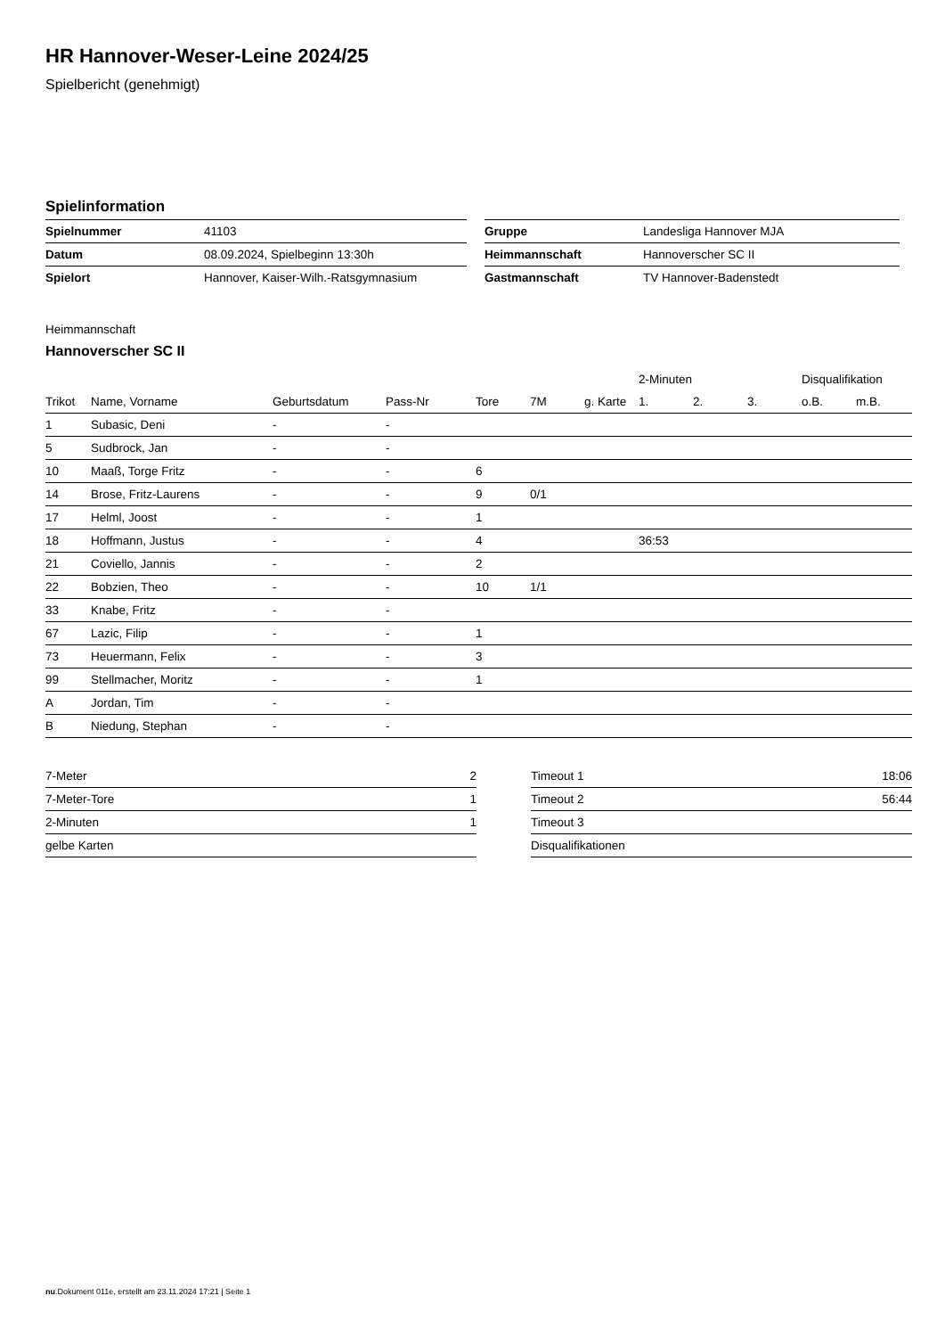HR Hannover-Weser-Leine 2024/25
Spielbericht (genehmigt)
Spielinformation
| Spielnummer | 41103 | | Gruppe | Landesliga Hannover MJA |
| Datum | 08.09.2024, Spielbeginn 13:30h | | Heimmannschaft | Hannoverscher SC II |
| Spielort | Hannover, Kaiser-Wilh.-Ratsgymnasium | | Gastmannschaft | TV Hannover-Badenstedt |
Heimmannschaft
Hannoverscher SC II
| | | | | | | | 2-Minuten | | | Disqualifikation | |
| --- | --- | --- | --- | --- | --- | --- | --- | --- | --- | --- | --- |
| Trikot | Name, Vorname | Geburtsdatum | Pass-Nr | Tore | 7M | g. Karte | 1. | 2. | 3. | o.B. | m.B. |
| 1 | Subasic, Deni | - | - | | | | | | | | |
| 5 | Sudbrock, Jan | - | - | | | | | | | | |
| 10 | Maaß, Torge Fritz | - | - | 6 | | | | | | | |
| 14 | Brose, Fritz-Laurens | - | - | 9 | 0/1 | | | | | | |
| 17 | Helml, Joost | - | - | 1 | | | | | | | |
| 18 | Hoffmann, Justus | - | - | 4 | | | 36:53 | | | | |
| 21 | Coviello, Jannis | - | - | 2 | | | | | | | |
| 22 | Bobzien, Theo | - | - | 10 | 1/1 | | | | | | |
| 33 | Knabe, Fritz | - | - | | | | | | | | |
| 67 | Lazic, Filip | - | - | 1 | | | | | | | |
| 73 | Heuermann, Felix | - | - | 3 | | | | | | | |
| 99 | Stellmacher, Moritz | - | - | 1 | | | | | | | |
| A | Jordan, Tim | - | - | | | | | | | | |
| B | Niedung, Stephan | - | - | | | | | | | | |
| 7-Meter | 2 |
| 7-Meter-Tore | 1 |
| 2-Minuten | 1 |
| gelbe Karten | |
| Timeout 1 | 18:06 |
| Timeout 2 | 56:44 |
| Timeout 3 | |
| Disqualifikationen | |
nu.Dokument 011e, erstellt am 23.11.2024 17:21 | Seite 1